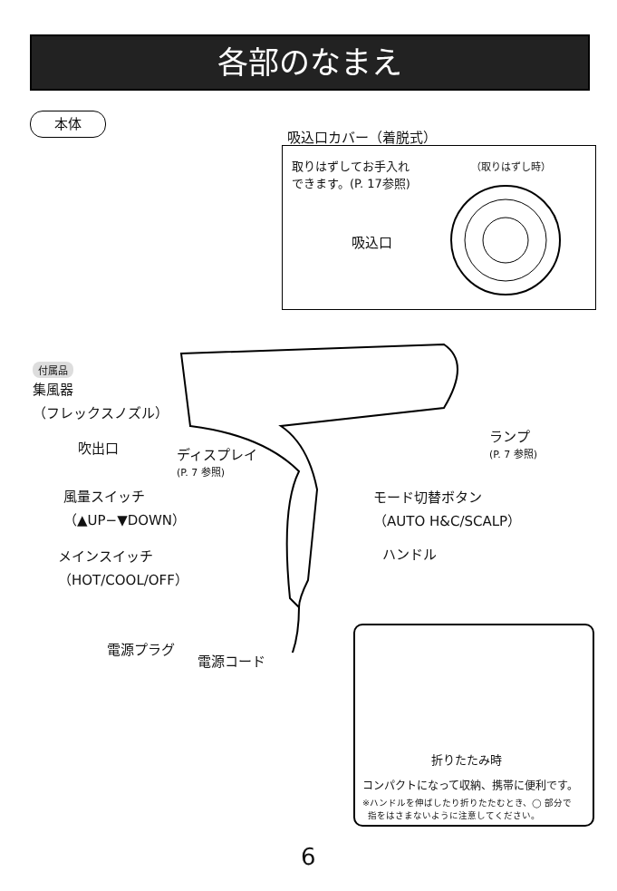各部のなまえ
本体
吸込口カバー（着脱式）
取りはずしてお手入れ
できます。(P. 17参照)
（取りはずし時）
吸込口
付属品
集風器
（フレックスノズル）
吹出口
ディスプレイ
(P. 7 参照)
ランプ
(P. 7 参照)
風量スイッチ
（▲UP−▼DOWN）
モード切替ボタン
（AUTO H&C/SCALP）
メインスイッチ
（HOT/COOL/OFF）
ハンドル
電源プラグ
電源コード
折りたたみ時
コンパクトになって収納、携帯に便利です。
※ハンドルを伸ばしたり折りたたむとき、◯ 部分で
指をはさまないように注意してください。
6